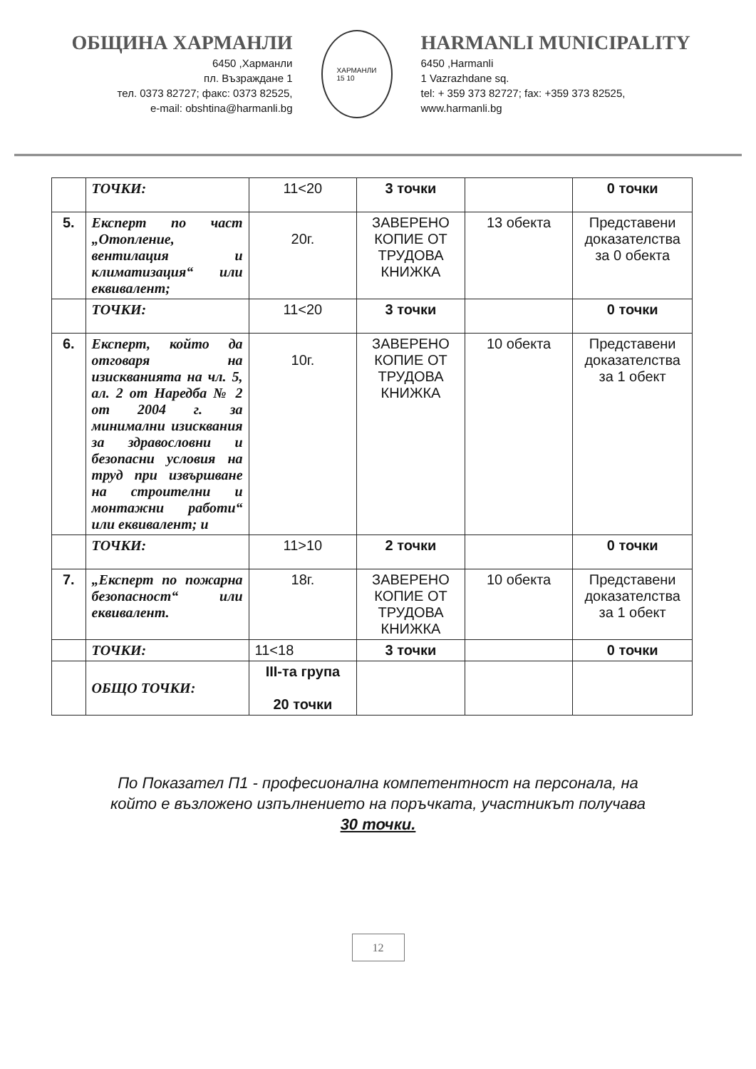ОБЩИНА ХАРМАНЛИ
6450 ,Харманли
пл. Възраждане 1
тел. 0373 82727; факс: 0373 82525,
e-mail: obshtina@harmanli.bg
ХАРМАНЛИ
15 10
HARMANLI MUNICIPALITY
6450 ,Harmanli
1 Vazrazhdane sq.
tel: + 359 373 82727; fax: +359 373 82525,
www.harmanli.bg
| | ТОЧКИ: | 11<20 | 3 точки | | 0 точки |
| 5. | Експерт по част „Отопление, вентилация и климатизация“ или еквивалент; | 20г. | ЗАВЕРЕНО КОПИЕ ОТ ТРУДОВА КНИЖКА | 13 обекта | Представени доказателства за 0 обекта |
| | ТОЧКИ: | 11<20 | 3 точки | | 0 точки |
| 6. | Експерт, който да отговаря на изискванията на чл. 5, ал. 2 от Наредба № 2 от 2004 г. за минимални изисквания за здравословни и безопасни условия на труд при извършване на строителни и монтажни работи“ или еквивалент; и | 10г. | ЗАВЕРЕНО КОПИЕ ОТ ТРУДОВА КНИЖКА | 10 обекта | Представени доказателства за 1 обект |
| | ТОЧКИ: | 11>10 | 2 точки | | 0 точки |
| 7. | „Експерт по пожарна безопасност“ или еквивалент. | 18г. | ЗАВЕРЕНО КОПИЕ ОТ ТРУДОВА КНИЖКА | 10 обекта | Представени доказателства за 1 обект |
| | ТОЧКИ: | 11<18 | 3 точки | | 0 точки |
| | ОБЩО ТОЧКИ: | III-та група 20 точки | | | |
По Показател П1 - професионална компетентност на персонала, на
който е възложено изпълнението на поръчката, участникът получава
30 точки.
12